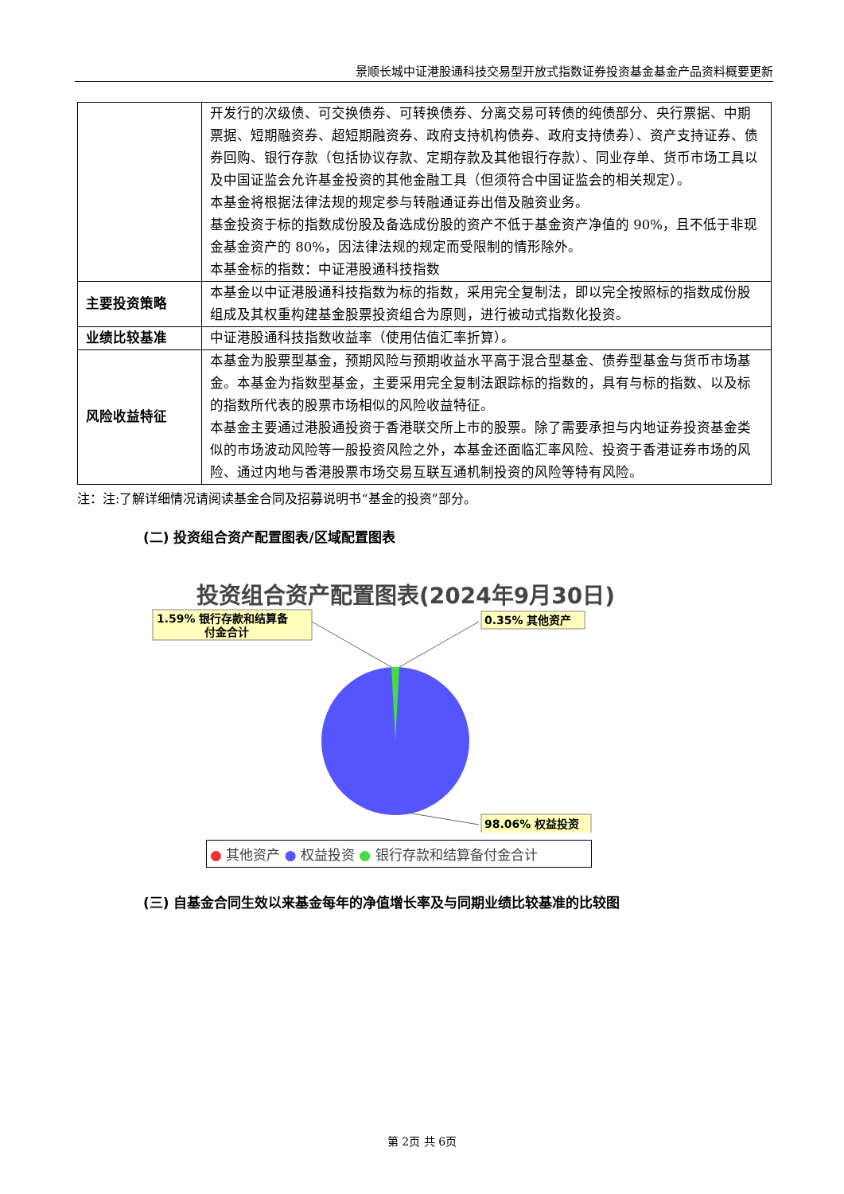景顺长城中证港股通科技交易型开放式指数证券投资基金基金产品资料概要更新
| | 开发行的次级债、可交换债券、可转换债券、分离交易可转债的纯债部分、央行票据、中期票据、短期融资券、超短期融资券、政府支持机构债券、政府支持债券）、资产支持证券、债券回购、银行存款（包括协议存款、定期存款及其他银行存款）、同业存单、货币市场工具以及中国证监会允许基金投资的其他金融工具（但须符合中国证监会的相关规定）。 本基金将根据法律法规的规定参与转融通证券出借及融资业务。 基金投资于标的指数成份股及备选成份股的资产不低于基金资产净值的 90%，且不低于非现金基金资产的 80%，因法律法规的规定而受限制的情形除外。 本基金标的指数：中证港股通科技指数 |
| 主要投资策略 | 本基金以中证港股通科技指数为标的指数，采用完全复制法，即以完全按照标的指数成份股组成及其权重构建基金股票投资组合为原则，进行被动式指数化投资。 |
| 业绩比较基准 | 中证港股通科技指数收益率（使用估值汇率折算）。 |
| 风险收益特征 | 本基金为股票型基金，预期风险与预期收益水平高于混合型基金、债券型基金与货币市场基金。本基金为指数型基金，主要采用完全复制法跟踪标的指数的，具有与标的指数、以及标的指数所代表的股票市场相似的风险收益特征。 本基金主要通过港股通投资于香港联交所上市的股票。除了需要承担与内地证券投资基金类似的市场波动风险等一般投资风险之外，本基金还面临汇率风险、投资于香港证券市场的风险、通过内地与香港股票市场交易互联互通机制投资的风险等特有风险。 |
注：注:了解详细情况请阅读基金合同及招募说明书“基金的投资”部分。
(二) 投资组合资产配置图表/区域配置图表
投资组合资产配置图表(2024年9月30日)
1.59% 银行存款和结算备
付金合计
0.35% 其他资产
98.06% 权益投资
● 其他资产 ● 权益投资 ● 银行存款和结算备付金合计
(三) 自基金合同生效以来基金每年的净值增长率及与同期业绩比较基准的比较图
第 2页 共 6页